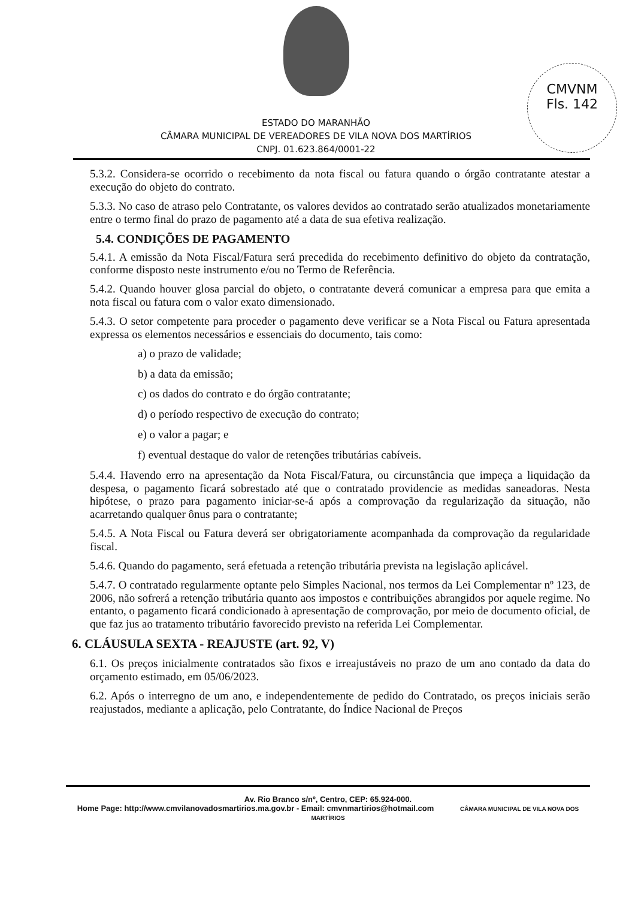CMVNM
Fls. 142
ESTADO DO MARANHÃO
CÂMARA MUNICIPAL DE VEREADORES DE VILA NOVA DOS MARTÍRIOS
CNPJ. 01.623.864/0001-22
5.3.2. Considera-se ocorrido o recebimento da nota fiscal ou fatura quando o órgão contratante atestar a execução do objeto do contrato.
5.3.3. No caso de atraso pelo Contratante, os valores devidos ao contratado serão atualizados monetariamente entre o termo final do prazo de pagamento até a data de sua efetiva realização.
5.4. CONDIÇÕES DE PAGAMENTO
5.4.1. A emissão da Nota Fiscal/Fatura será precedida do recebimento definitivo do objeto da contratação, conforme disposto neste instrumento e/ou no Termo de Referência.
5.4.2. Quando houver glosa parcial do objeto, o contratante deverá comunicar a empresa para que emita a nota fiscal ou fatura com o valor exato dimensionado.
5.4.3. O setor competente para proceder o pagamento deve verificar se a Nota Fiscal ou Fatura apresentada expressa os elementos necessários e essenciais do documento, tais como:
a) o prazo de validade;
b) a data da emissão;
c) os dados do contrato e do órgão contratante;
d) o período respectivo de execução do contrato;
e) o valor a pagar; e
f) eventual destaque do valor de retenções tributárias cabíveis.
5.4.4. Havendo erro na apresentação da Nota Fiscal/Fatura, ou circunstância que impeça a liquidação da despesa, o pagamento ficará sobrestado até que o contratado providencie as medidas saneadoras. Nesta hipótese, o prazo para pagamento iniciar-se-á após a comprovação da regularização da situação, não acarretando qualquer ônus para o contratante;
5.4.5. A Nota Fiscal ou Fatura deverá ser obrigatoriamente acompanhada da comprovação da regularidade fiscal.
5.4.6. Quando do pagamento, será efetuada a retenção tributária prevista na legislação aplicável.
5.4.7. O contratado regularmente optante pelo Simples Nacional, nos termos da Lei Complementar nº 123, de 2006, não sofrerá a retenção tributária quanto aos impostos e contribuições abrangidos por aquele regime. No entanto, o pagamento ficará condicionado à apresentação de comprovação, por meio de documento oficial, de que faz jus ao tratamento tributário favorecido previsto na referida Lei Complementar.
6. CLÁUSULA SEXTA - REAJUSTE (art. 92, V)
6.1. Os preços inicialmente contratados são fixos e irreajustáveis no prazo de um ano contado da data do orçamento estimado, em 05/06/2023.
6.2. Após o interregno de um ano, e independentemente de pedido do Contratado, os preços iniciais serão reajustados, mediante a aplicação, pelo Contratante, do Índice Nacional de Preços
Av. Rio Branco s/nº, Centro, CEP: 65.924-000.
Home Page: http://www.cmvilanovadosmartirios.ma.gov.br - Email: cmvnmartirios@hotmail.com CÂMARA MUNICIPAL DE VILA NOVA DOS MARTÍRIOS